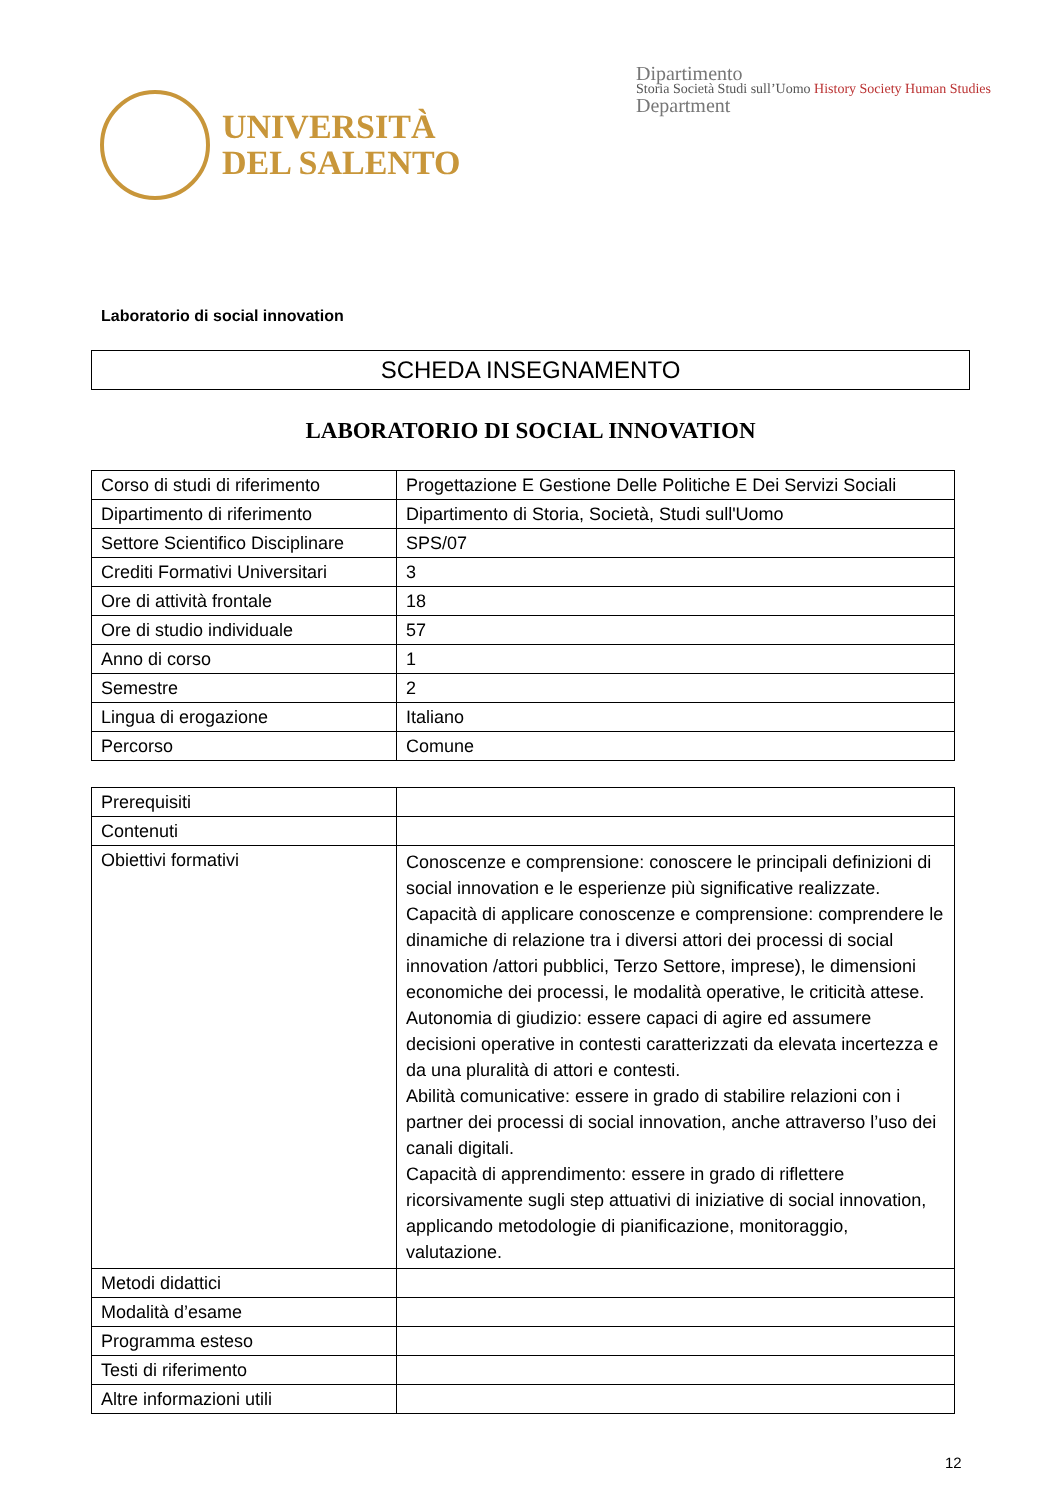UNIVERSITÀ
DEL SALENTO
Dipartimento
Storia Società Studi sull’Uomo History Society Human Studies
Department
Laboratorio di social innovation
SCHEDA INSEGNAMENTO
LABORATORIO DI SOCIAL INNOVATION
| Corso di studi di riferimento | Progettazione E Gestione Delle Politiche E Dei Servizi Sociali |
| Dipartimento di riferimento | Dipartimento di Storia, Società, Studi sull'Uomo |
| Settore Scientifico Disciplinare | SPS/07 |
| Crediti Formativi Universitari | 3 |
| Ore di attività frontale | 18 |
| Ore di studio individuale | 57 |
| Anno di corso | 1 |
| Semestre | 2 |
| Lingua di erogazione | Italiano |
| Percorso | Comune |
| Prerequisiti | |
| Contenuti | |
| Obiettivi formativi | Conoscenze e comprensione: conoscere le principali definizioni di social innovation e le esperienze più significative realizzate. Capacità di applicare conoscenze e comprensione: comprendere le dinamiche di relazione tra i diversi attori dei processi di social innovation /attori pubblici, Terzo Settore, imprese), le dimensioni economiche dei processi, le modalità operative, le criticità attese. Autonomia di giudizio: essere capaci di agire ed assumere decisioni operative in contesti caratterizzati da elevata incertezza e da una pluralità di attori e contesti. Abilità comunicative: essere in grado di stabilire relazioni con i partner dei processi di social innovation, anche attraverso l’uso dei canali digitali. Capacità di apprendimento: essere in grado di riflettere ricorsivamente sugli step attuativi di iniziative di social innovation, applicando metodologie di pianificazione, monitoraggio, valutazione. |
| Metodi didattici | |
| Modalità d’esame | |
| Programma esteso | |
| Testi di riferimento | |
| Altre informazioni utili | |
12